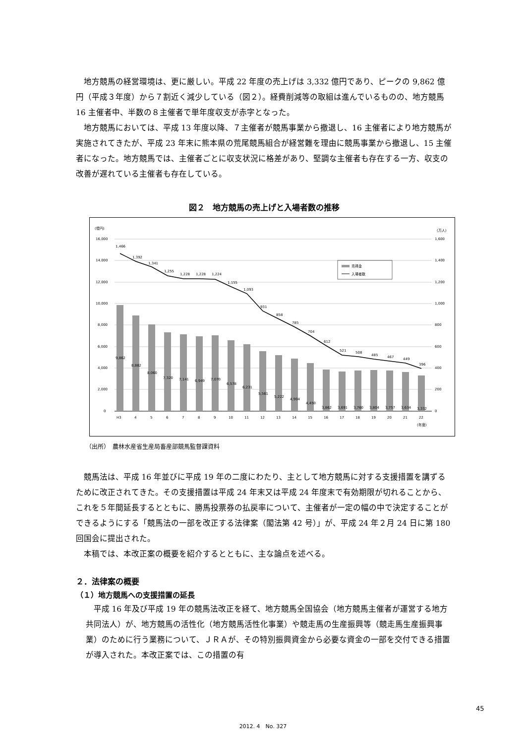地方競馬の経営環境は、更に厳しい。平成 22 年度の売上げは 3,332 億円であり、ピークの 9,862 億円（平成３年度）から７割近く減少している（図２）。経費削減等の取組は進んでいるものの、地方競馬 16 主催者中、半数の８主催者で単年度収支が赤字となった。
地方競馬においては、平成 13 年度以降、７主催者が競馬事業から撤退し、16 主催者により地方競馬が実施されてきたが、平成 23 年末に熊本県の荒尾競馬組合が経営難を理由に競馬事業から撤退し、15 主催者になった。地方競馬では、主催者ごとに収支状況に格差があり、堅調な主催者も存在する一方、収支の改善が遅れている主催者も存在している。
図２　地方競馬の売上げと入場者数の推移
(億円)
(万人)
16,000
14,000
12,000
10,000
8,000
6,000
4,000
2,000
0
1,600
1,400
1,200
1,000
800
600
400
200
0
1,466
1,392
1,341
1,255
1,228
1,228
1,224
1,155
1,093
931
858
785
704
612
521
508
485
467
449
396
9,862
8,882
8,060
7,320
7,141
6,949
7,070
6,578
6,231
5,561
5,222
4,904
4,450
3,862
3,691
3,760
3,804
3,757
3,634
3,332
H3
4
5
6
7
8
9
10
11
12
13
14
15
16
17
18
19
20
21
22
(年度)
売得金
入場者数
（出所）　農林水産省生産局畜産部競馬監督課資料
競馬法は、平成 16 年並びに平成 19 年の二度にわたり、主として地方競馬に対する支援措置を講ずるために改正されてきた。その支援措置は平成 24 年末又は平成 24 年度末で有効期限が切れることから、これを５年間延長するとともに、勝馬投票券の払戻率について、主催者が一定の幅の中で決定することができるようにする「競馬法の一部を改正する法律案（閣法第 42 号）」が、平成 24 年２月 24 日に第 180 回国会に提出された。
本稿では、本改正案の概要を紹介するとともに、主な論点を述べる。
２．法律案の概要
（１）地方競馬への支援措置の延長
平成 16 年及び平成 19 年の競馬法改正を経て、地方競馬全国協会（地方競馬主催者が運営する地方共同法人）が、地方競馬の活性化（地方競馬活性化事業）や競走馬の生産振興等（競走馬生産振興事業）のために行う業務について、ＪＲＡが、その特別振興資金から必要な資金の一部を交付できる措置が導入された。本改正案では、この措置の有
45
2012. 4　No. 327